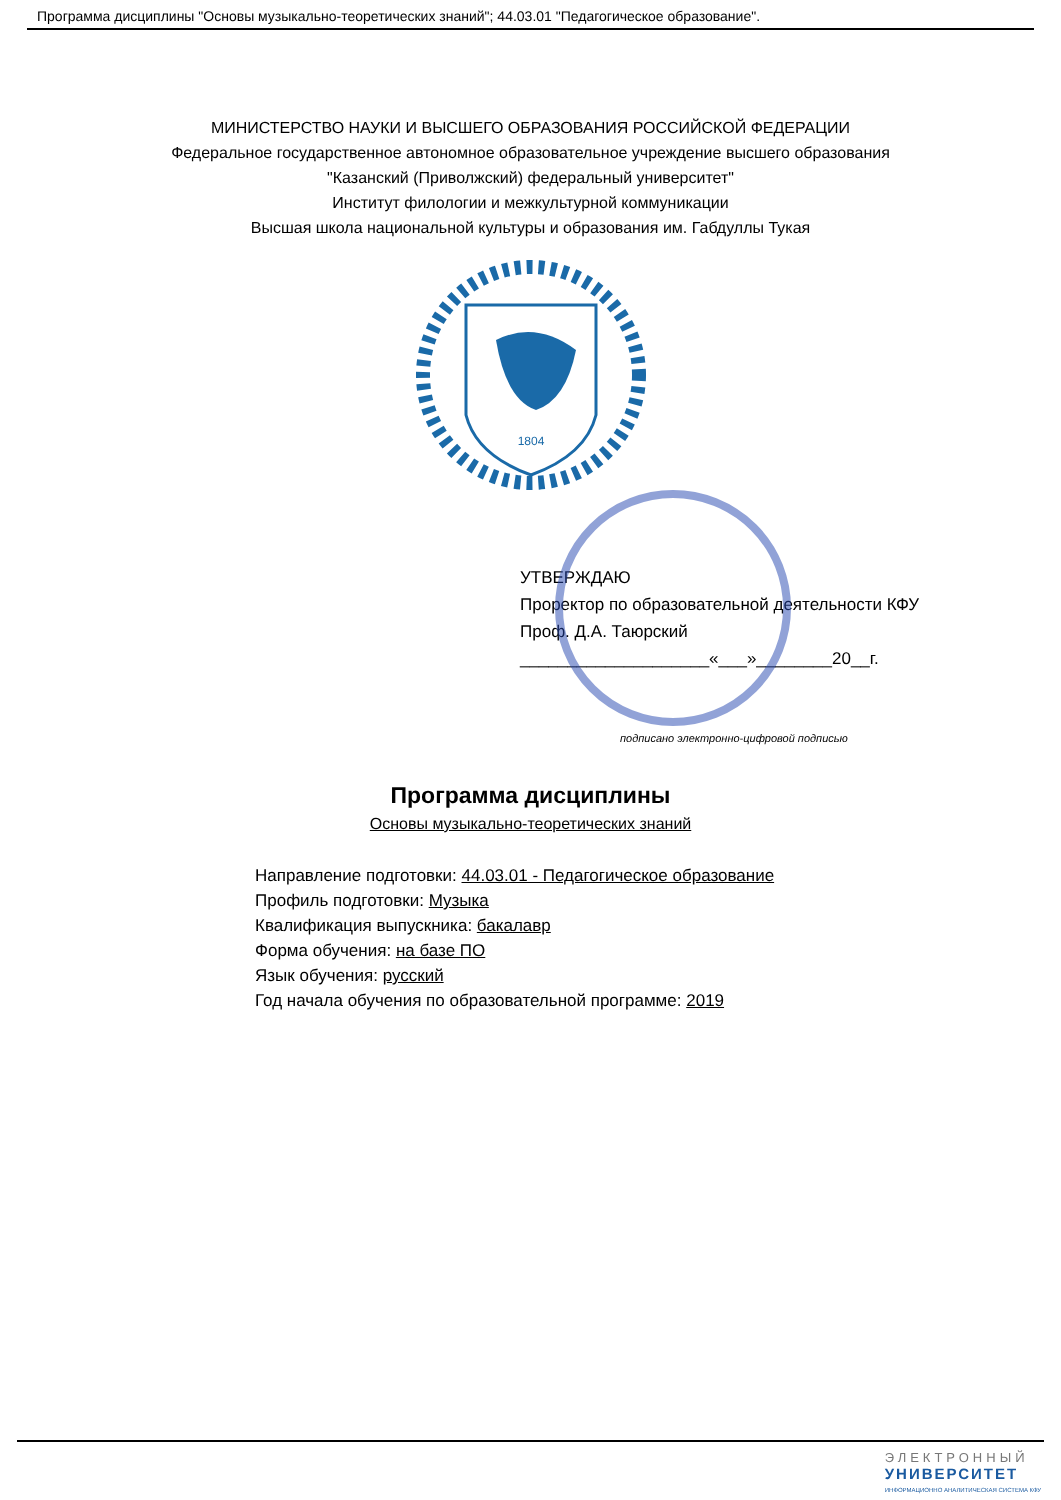Программа дисциплины "Основы музыкально-теоретических знаний"; 44.03.01 "Педагогическое образование".
МИНИСТЕРСТВО НАУКИ И ВЫСШЕГО ОБРАЗОВАНИЯ РОССИЙСКОЙ ФЕДЕРАЦИИ
Федеральное государственное автономное образовательное учреждение высшего образования
"Казанский (Приволжский) федеральный университет"
Институт филологии и межкультурной коммуникации
Высшая школа национальной культуры и образования им. Габдуллы Тукая
1804
УТВЕРЖДАЮ
Проректор по образовательной деятельности КФУ
Проф. Д.А. Таюрский
____________________«___»________20__г.
подписано электронно-цифровой подписью
Программа дисциплины
Основы музыкально-теоретических знаний
Направление подготовки: 44.03.01 - Педагогическое образование
Профиль подготовки: Музыка
Квалификация выпускника: бакалавр
Форма обучения: на базе ПО
Язык обучения: русский
Год начала обучения по образовательной программе: 2019
ЭЛЕКТРОННЫЙ
УНИВЕРСИТЕТ
ИНФОРМАЦИОННО АНАЛИТИЧЕСКАЯ СИСТЕМА КФУ